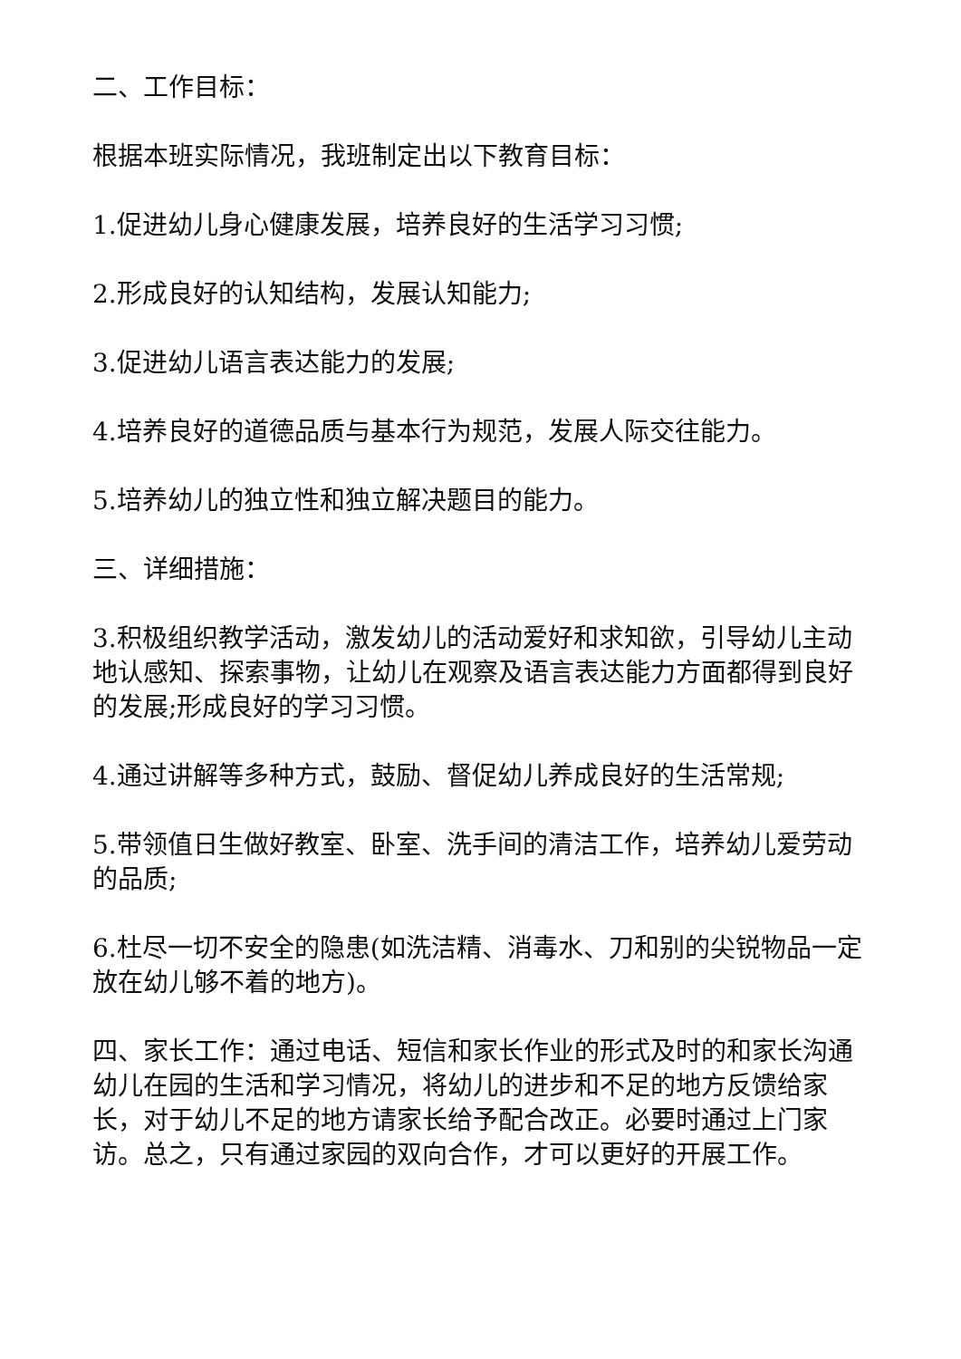二、工作目标：
根据本班实际情况，我班制定出以下教育目标：
1.促进幼儿身心健康发展，培养良好的生活学习习惯;
2.形成良好的认知结构，发展认知能力;
3.促进幼儿语言表达能力的发展;
4.培养良好的道德品质与基本行为规范，发展人际交往能力。
5.培养幼儿的独立性和独立解决题目的能力。
三、详细措施：
3.积极组织教学活动，激发幼儿的活动爱好和求知欲，引导幼儿主动地认感知、探索事物，让幼儿在观察及语言表达能力方面都得到良好的发展;形成良好的学习习惯。
4.通过讲解等多种方式，鼓励、督促幼儿养成良好的生活常规;
5.带领值日生做好教室、卧室、洗手间的清洁工作，培养幼儿爱劳动的品质;
6.杜尽一切不安全的隐患(如洗洁精、消毒水、刀和别的尖锐物品一定放在幼儿够不着的地方)。
四、家长工作：通过电话、短信和家长作业的形式及时的和家长沟通幼儿在园的生活和学习情况，将幼儿的进步和不足的地方反馈给家长，对于幼儿不足的地方请家长给予配合改正。必要时通过上门家访。总之，只有通过家园的双向合作，才可以更好的开展工作。